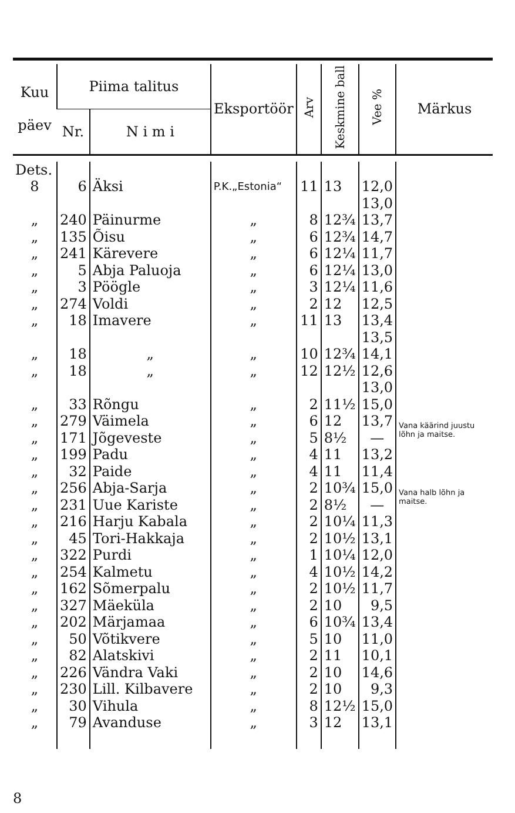| Kuu päev | Piima talitus | | Eksportöör | Arv | Keskmine ball | Vee % | Märkus |
| --- | --- | --- | --- | --- | --- | --- | --- |
| | Nr. | N i m i | | | | | |
| Dets. | | | | | | | |
| 8 | 6 | Äksi | P.K.„Estonia“ | 11 | 13 | 12,0 | |
| | | | | | | 13,0 | |
| „ | 240 | Päinurme | „ | 8 | 12¾ | 13,7 | |
| „ | 135 | Õisu | „ | 6 | 12¾ | 14,7 | |
| „ | 241 | Kärevere | „ | 6 | 12¼ | 11,7 | |
| „ | 5 | Abja Paluoja | „ | 6 | 12¼ | 13,0 | |
| „ | 3 | Pöögle | „ | 3 | 12¼ | 11,6 | |
| „ | 274 | Voldi | „ | 2 | 12 | 12,5 | |
| „ | 18 | Imavere | „ | 11 | 13 | 13,4 | |
| | | | | | | 13,5 | |
| „ | 18 | „ | „ | 10 | 12¾ | 14,1 | |
| „ | 18 | „ | „ | 12 | 12½ | 12,6 | |
| | | | | | | 13,0 | |
| „ | 33 | Rõngu | „ | 2 | 11½ | 15,0 | |
| „ | 279 | Väimela | „ | 6 | 12 | 13,7 | Vana käärind juustu lõhn ja maitse. |
| „ | 171 | Jõgeveste | „ | 5 | 8½ | — | |
| „ | 199 | Padu | „ | 4 | 11 | 13,2 | |
| „ | 32 | Paide | „ | 4 | 11 | 11,4 | |
| „ | 256 | Abja-Sarja | „ | 2 | 10¾ | 15,0 | Vana halb lõhn ja maitse. |
| „ | 231 | Uue Kariste | „ | 2 | 8½ | — | |
| „ | 216 | Harju Kabala | „ | 2 | 10¼ | 11,3 | |
| „ | 45 | Tori-Hakkaja | „ | 2 | 10½ | 13,1 | |
| „ | 322 | Purdi | „ | 1 | 10¼ | 12,0 | |
| „ | 254 | Kalmetu | „ | 4 | 10½ | 14,2 | |
| „ | 162 | Sõmerpalu | „ | 2 | 10½ | 11,7 | |
| „ | 327 | Mäeküla | „ | 2 | 10 | 9,5 | |
| „ | 202 | Märjamaa | „ | 6 | 10¾ | 13,4 | |
| „ | 50 | Võtikvere | „ | 5 | 10 | 11,0 | |
| „ | 82 | Alatskivi | „ | 2 | 11 | 10,1 | |
| „ | 226 | Vändra Vaki | „ | 2 | 10 | 14,6 | |
| „ | 230 | Lill. Kilbavere | „ | 2 | 10 | 9,3 | |
| „ | 30 | Vihula | „ | 8 | 12½ | 15,0 | |
| „ | 79 | Avanduse | „ | 3 | 12 | 13,1 | |
8